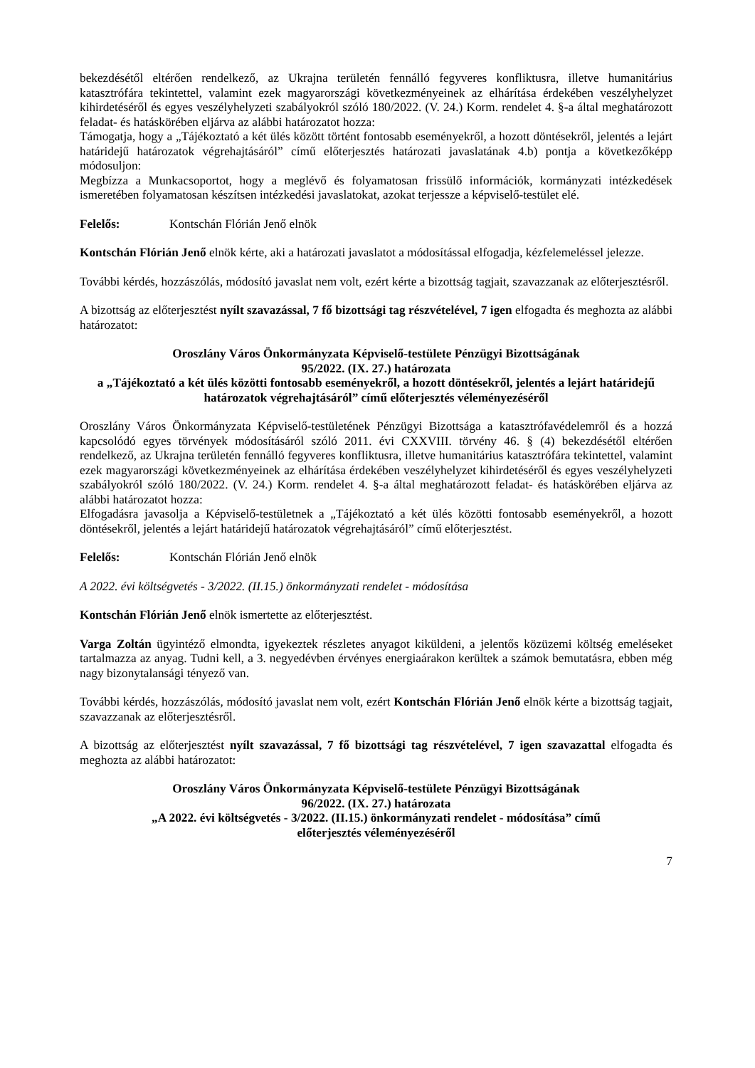bekezdésétől eltérően rendelkező, az Ukrajna területén fennálló fegyveres konfliktusra, illetve humanitárius katasztrófára tekintettel, valamint ezek magyarországi következményeinek az elhárítása érdekében veszélyhelyzet kihirdetéséről és egyes veszélyhelyzeti szabályokról szóló 180/2022. (V. 24.) Korm. rendelet 4. §-a által meghatározott feladat- és hatáskörében eljárva az alábbi határozatot hozza:
Támogatja, hogy a „Tájékoztató a két ülés között történt fontosabb eseményekről, a hozott döntésekről, jelentés a lejárt határidejű határozatok végrehajtásáról” című előterjesztés határozati javaslatának 4.b) pontja a következőképp módosuljon:
Megbízza a Munkacsoportot, hogy a meglévő és folyamatosan frissülő információk, kormányzati intézkedések ismeretében folyamatosan készítsen intézkedési javaslatokat, azokat terjessze a képviselő-testület elé.
Felelős: Kontschán Flórián Jenő elnök
Kontschán Flórián Jenő elnök kérte, aki a határozati javaslatot a módosítással elfogadja, kézfelemeléssel jelezze.
További kérdés, hozzászólás, módosító javaslat nem volt, ezért kérte a bizottság tagjait, szavazzanak az előterjesztésről.
A bizottság az előterjesztést nyílt szavazással, 7 fő bizottsági tag részvételével, 7 igen elfogadta és meghozta az alábbi határozatot:
Oroszlány Város Önkormányzata Képviselő-testülete Pénzügyi Bizottságának
95/2022. (IX. 27.) határozata
a „Tájékoztató a két ülés közötti fontosabb eseményekről, a hozott döntésekről, jelentés a lejárt határidejű határozatok végrehajtásáról” című előterjesztés véleményezéséről
Oroszlány Város Önkormányzata Képviselő-testületének Pénzügyi Bizottsága a katasztrófavédelemről és a hozzá kapcsolódó egyes törvények módosításáról szóló 2011. évi CXXVIII. törvény 46. § (4) bekezdésétől eltérően rendelkező, az Ukrajna területén fennálló fegyveres konfliktusra, illetve humanitárius katasztrófára tekintettel, valamint ezek magyarországi következményeinek az elhárítása érdekében veszélyhelyzet kihirdetéséről és egyes veszélyhelyzeti szabályokról szóló 180/2022. (V. 24.) Korm. rendelet 4. §-a által meghatározott feladat- és hatáskörében eljárva az alábbi határozatot hozza:
Elfogadásra javasolja a Képviselő-testületnek a „Tájékoztató a két ülés közötti fontosabb eseményekről, a hozott döntésekről, jelentés a lejárt határidejű határozatok végrehajtásáról” című előterjesztést.
Felelős: Kontschán Flórián Jenő elnök
A 2022. évi költségvetés - 3/2022. (II.15.) önkormányzati rendelet - módosítása
Kontschán Flórián Jenő elnök ismertette az előterjesztést.
Varga Zoltán ügyintéző elmondta, igyekeztek részletes anyagot kiküldeni, a jelentős közüzemi költség emeléseket tartalmazza az anyag. Tudni kell, a 3. negyedévben érvényes energiaárakon kerültek a számok bemutatásra, ebben még nagy bizonytalansági tényező van.
További kérdés, hozzászólás, módosító javaslat nem volt, ezért Kontschán Flórián Jenő elnök kérte a bizottság tagjait, szavazzanak az előterjesztésről.
A bizottság az előterjesztést nyílt szavazással, 7 fő bizottsági tag részvételével, 7 igen szavazattal elfogadta és meghozta az alábbi határozatot:
Oroszlány Város Önkormányzata Képviselő-testülete Pénzügyi Bizottságának
96/2022. (IX. 27.) határozata
„A 2022. évi költségvetés - 3/2022. (II.15.) önkormányzati rendelet - módosítása” című
előterjesztés véleményezéséről
7